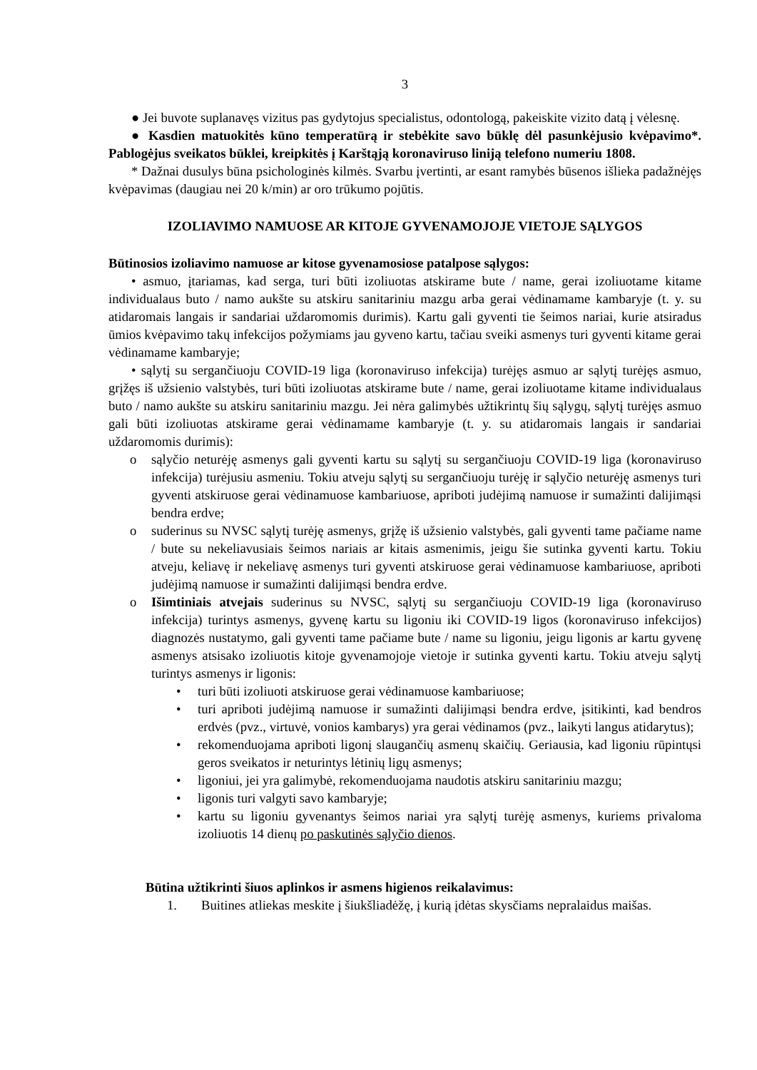3
● Jei buvote suplanavęs vizitus pas gydytojus specialistus, odontologą, pakeiskite vizito datą į vėlesnę.
● Kasdien matuokitės kūno temperatūrą ir stebėkite savo būklę dėl pasunkėjusio kvėpavimo*. Pablogėjus sveikatos būklei, kreipkitės į Karštąją koronaviruso liniją telefono numeriu 1808.
* Dažnai dusulys būna psichologinės kilmės. Svarbu įvertinti, ar esant ramybės būsenos išlieka padažnėjęs kvėpavimas (daugiau nei 20 k/min) ar oro trūkumo pojūtis.
IZOLIAVIMO NAMUOSE AR KITOJE GYVENAMOJOJE VIETOJE SĄLYGOS
Būtinosios izoliavimo namuose ar kitose gyvenamosiose patalpose sąlygos:
• asmuo, įtariamas, kad serga, turi būti izoliuotas atskirame bute / name, gerai izoliuotame kitame individualaus buto / namo aukšte su atskiru sanitariniu mazgu arba gerai vėdinamame kambaryje (t. y. su atidaromais langais ir sandariai uždaromomis durimis). Kartu gali gyventi tie šeimos nariai, kurie atsiradus ūmios kvėpavimo takų infekcijos požymiams jau gyveno kartu, tačiau sveiki asmenys turi gyventi kitame gerai vėdinamame kambaryje;
• sąlytį su sergančiuoju COVID-19 liga (koronaviruso infekcija) turėjęs asmuo ar sąlytį turėjęs asmuo, grįžęs iš užsienio valstybės, turi būti izoliuotas atskirame bute / name, gerai izoliuotame kitame individualaus buto / namo aukšte su atskiru sanitariniu mazgu. Jei nėra galimybės užtikrintų šių sąlygų, sąlytį turėjęs asmuo gali būti izoliuotas atskirame gerai vėdinamame kambaryje (t. y. su atidaromais langais ir sandariai uždaromomis durimis):
o sąlyčio neturėję asmenys gali gyventi kartu su sąlytį su sergančiuoju COVID-19 liga (koronaviruso infekcija) turėjusiu asmeniu. Tokiu atveju sąlytį su sergančiuoju turėję ir sąlyčio neturėję asmenys turi gyventi atskiruose gerai vėdinamuose kambariuose, apriboti judėjimą namuose ir sumažinti dalijimąsi bendra erdve;
o suderinus su NVSC sąlytį turėję asmenys, grįžę iš užsienio valstybės, gali gyventi tame pačiame name / bute su nekeliavusiais šeimos nariais ar kitais asmenimis, jeigu šie sutinka gyventi kartu. Tokiu atveju, keliavę ir nekeliavę asmenys turi gyventi atskiruose gerai vėdinamuose kambariuose, apriboti judėjimą namuose ir sumažinti dalijimąsi bendra erdve.
o Išimtiniais atvejais suderinus su NVSC, sąlytį su sergančiuoju COVID-19 liga (koronaviruso infekcija) turintys asmenys, gyvenę kartu su ligoniu iki COVID-19 ligos (koronaviruso infekcijos) diagnozės nustatymo, gali gyventi tame pačiame bute / name su ligoniu, jeigu ligonis ar kartu gyvenę asmenys atsisako izoliuotis kitoje gyvenamojoje vietoje ir sutinka gyventi kartu. Tokiu atveju sąlytį turintys asmenys ir ligonis:
• turi būti izoliuoti atskiruose gerai vėdinamuose kambariuose;
• turi apriboti judėjimą namuose ir sumažinti dalijimąsi bendra erdve, įsitikinti, kad bendros erdvės (pvz., virtuvė, vonios kambarys) yra gerai vėdinamos (pvz., laikyti langus atidarytus);
• rekomenduojama apriboti ligonį slaugančių asmenų skaičių. Geriausia, kad ligoniu rūpintųsi geros sveikatos ir neturintys lėtinių ligų asmenys;
• ligoniui, jei yra galimybė, rekomenduojama naudotis atskiru sanitariniu mazgu;
• ligonis turi valgyti savo kambaryje;
• kartu su ligoniu gyvenantys šeimos nariai yra sąlytį turėję asmenys, kuriems privaloma izoliuotis 14 dienų po paskutinės sąlyčio dienos.
Būtina užtikrinti šiuos aplinkos ir asmens higienos reikalavimus:
1. Buitines atliekas meskite į šiukšliadėžę, į kurią įdėtas skysčiams nepralaidus maišas.